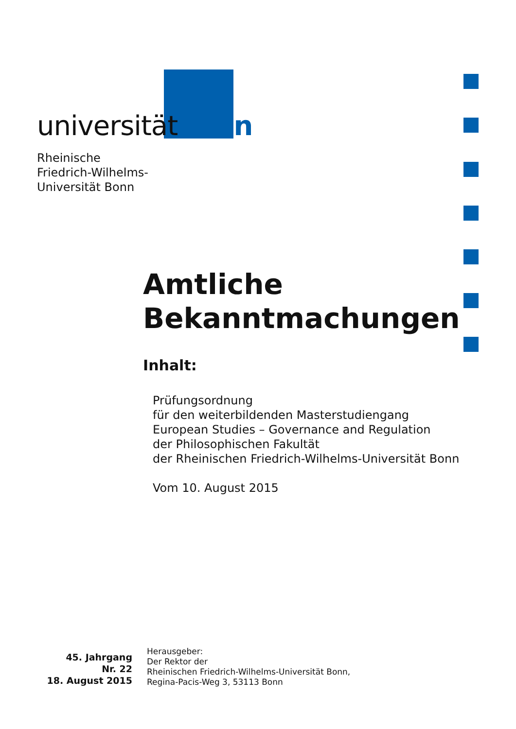universitätbonn
Rheinische
Friedrich-Wilhelms-
Universität Bonn
Amtliche
Bekanntmachungen
Inhalt:
Prüfungsordnung
für den weiterbildenden Masterstudiengang
European Studies – Governance and Regulation
der Philosophischen Fakultät
der Rheinischen Friedrich-Wilhelms-Universität Bonn
Vom 10. August 2015
45. Jahrgang
Nr. 22
18. August 2015
Herausgeber:
Der Rektor der
Rheinischen Friedrich-Wilhelms-Universität Bonn,
Regina-Pacis-Weg 3, 53113 Bonn